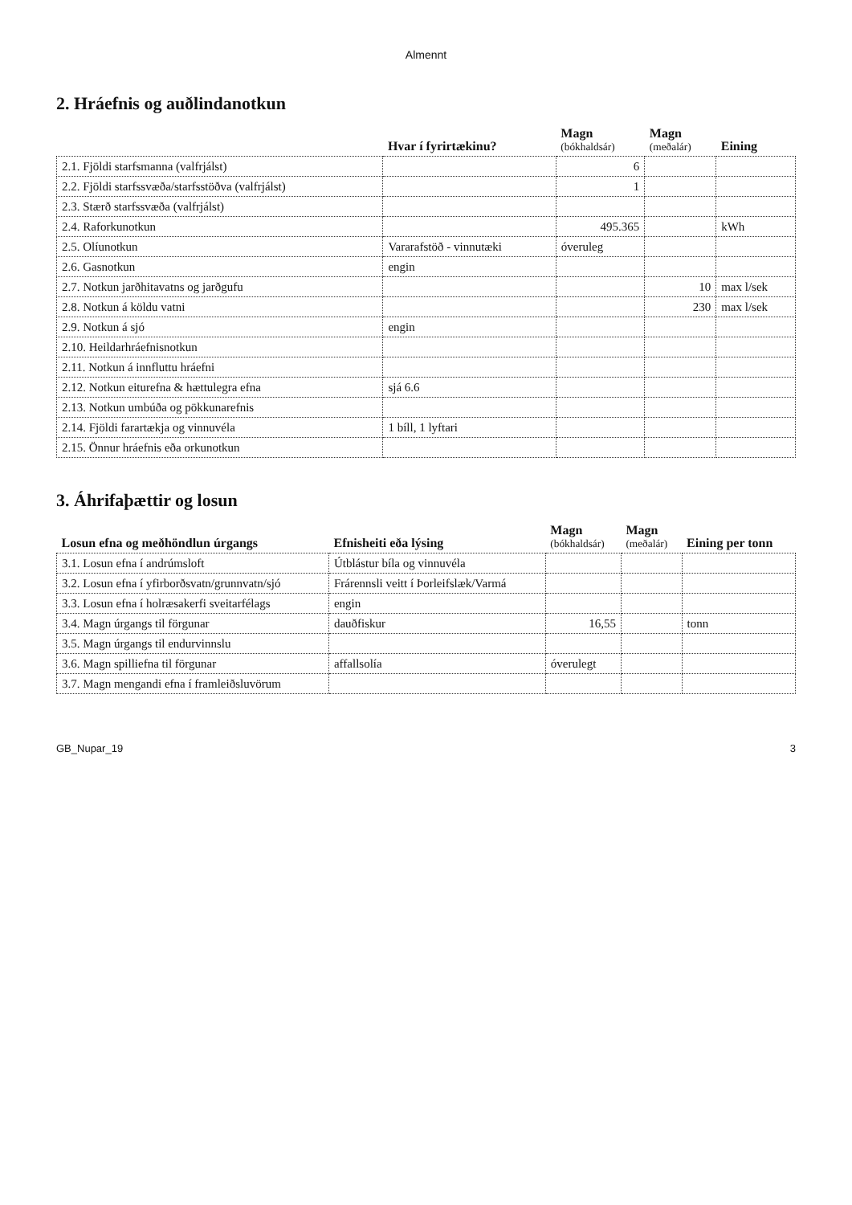Almennt
2. Hráefnis og auðlindanotkun
| | Hvar í fyrirtækinu? | Magn (bókhaldsár) | Magn (meðalár) | Eining |
| --- | --- | --- | --- | --- |
| 2.1. Fjöldi starfsmanna (valfrjálst) | | 6 | | |
| 2.2. Fjöldi starfssvæða/starfsstöðva (valfrjálst) | | 1 | | |
| 2.3. Stærð starfssvæða (valfrjálst) | | | | |
| 2.4. Raforkunotkun | | 495.365 | | kWh |
| 2.5. Olíunotkun | Vararafstöð - vinnutæki | óveruleg | | |
| 2.6. Gasnotkun | engin | | | |
| 2.7. Notkun jarðhitavatns og jarðgufu | | | 10 | max l/sek |
| 2.8. Notkun á köldu vatni | | | 230 | max l/sek |
| 2.9. Notkun á sjó | engin | | | |
| 2.10. Heildarhráefnisnotkun | | | | |
| 2.11. Notkun á innfluttu hráefni | | | | |
| 2.12. Notkun eiturefna & hættulegra efna | sjá 6.6 | | | |
| 2.13. Notkun umbúða og pökkunarefnis | | | | |
| 2.14. Fjöldi farartækja og vinnuvéla | 1 bíll, 1 lyftari | | | |
| 2.15. Önnur hráefnis eða orkunotkun | | | | |
3. Áhrifaþættir og losun
| Losun efna og meðhöndlun úrgangs | Efnisheiti eða lýsing | Magn (bókhaldsár) | Magn (meðalár) | Eining per tonn |
| --- | --- | --- | --- | --- |
| 3.1. Losun efna í andrúmsloft | Útblástur bíla og vinnuvéla | | | |
| 3.2. Losun efna í yfirborðsvatn/grunnvatn/sjó | Frárennsli veitt í Þorleifslæk/Varmá | | | |
| 3.3. Losun efna í holræsakerfi sveitarfélags | engin | | | |
| 3.4. Magn úrgangs til förgunar | dauðfiskur | 16,55 | | tonn |
| 3.5. Magn úrgangs til endurvinnslu | | | | |
| 3.6. Magn spilliefna til förgunar | affallsolía | óverulegt | | |
| 3.7. Magn mengandi efna í framleiðsluvörum | | | | |
GB_Nupar_19 3